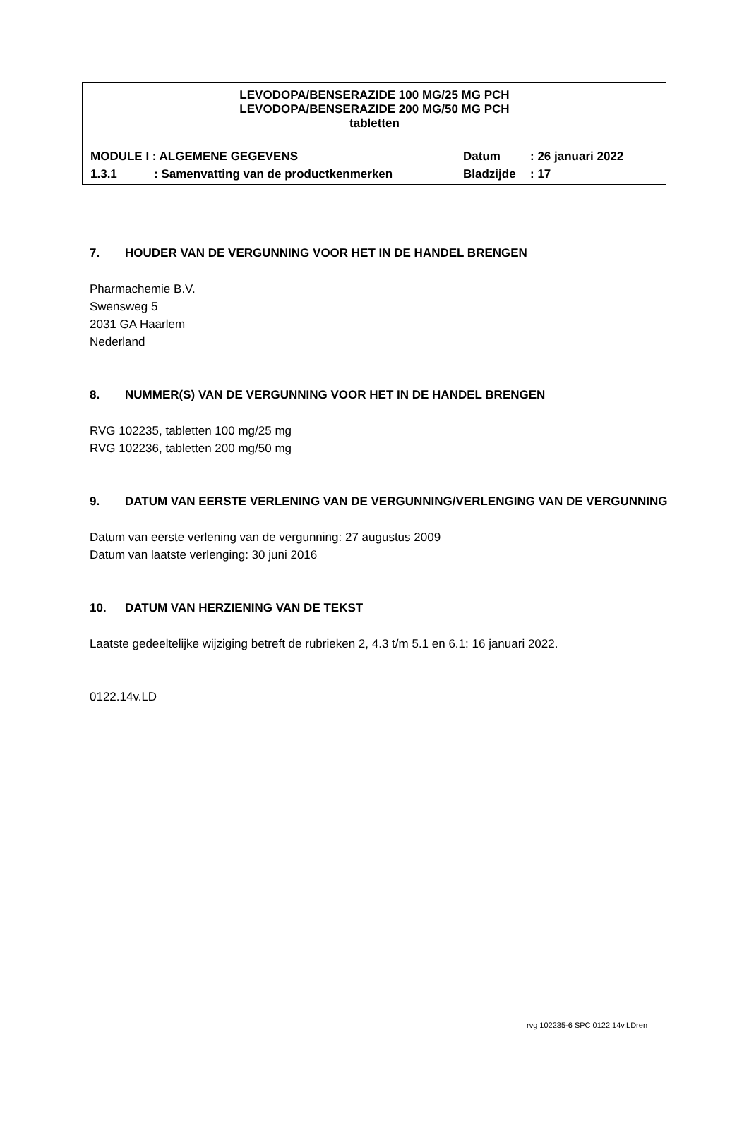LEVODOPA/BENSERAZIDE 100 MG/25 MG PCH
LEVODOPA/BENSERAZIDE 200 MG/50 MG PCH
tabletten
MODULE I : ALGEMENE GEGEVENS Datum: 26 januari 2022
1.3.1: Samenvatting van de productkenmerken Bladzijde: 17
7. HOUDER VAN DE VERGUNNING VOOR HET IN DE HANDEL BRENGEN
Pharmachemie B.V.
Swensweg 5
2031 GA Haarlem
Nederland
8. NUMMER(S) VAN DE VERGUNNING VOOR HET IN DE HANDEL BRENGEN
RVG 102235, tabletten 100 mg/25 mg
RVG 102236, tabletten 200 mg/50 mg
9. DATUM VAN EERSTE VERLENING VAN DE VERGUNNING/VERLENGING VAN DE VERGUNNING
Datum van eerste verlening van de vergunning: 27 augustus 2009
Datum van laatste verlenging: 30 juni 2016
10. DATUM VAN HERZIENING VAN DE TEKST
Laatste gedeeltelijke wijziging betreft de rubrieken 2, 4.3 t/m 5.1 en 6.1: 16 januari 2022.
0122.14v.LD
rvg 102235-6 SPC 0122.14v.LDren